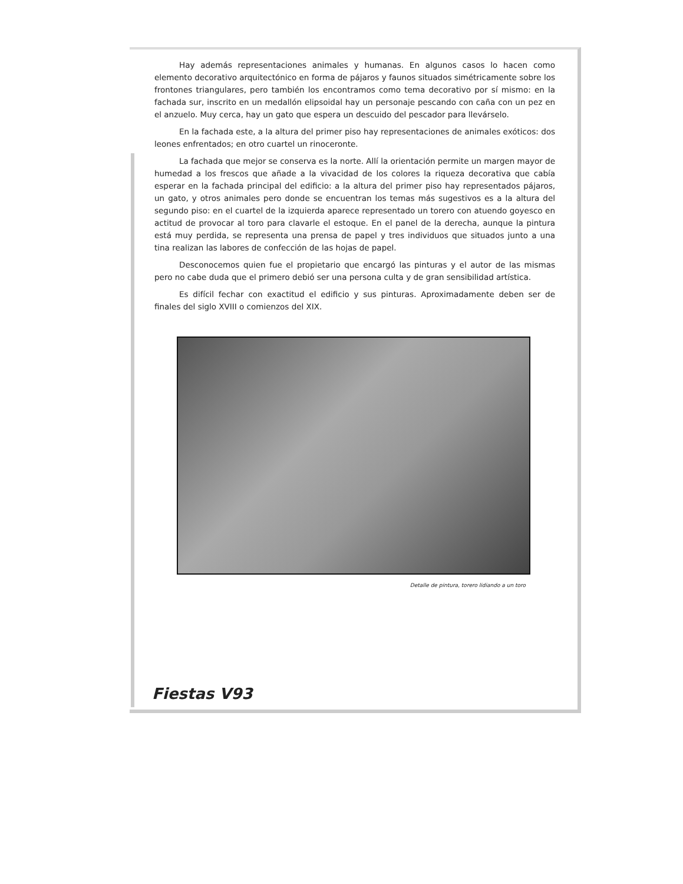Hay además representaciones animales y humanas. En algunos casos lo hacen como elemento decorativo arquitectónico en forma de pájaros y faunos situados simétricamente sobre los frontones triangulares, pero también los encontramos como tema decorativo por sí mismo: en la fachada sur, inscrito en un medallón elipsoidal hay un personaje pescando con caña con un pez en el anzuelo. Muy cerca, hay un gato que espera un descuido del pescador para llevárselo.
En la fachada este, a la altura del primer piso hay representaciones de animales exóticos: dos leones enfrentados; en otro cuartel un rinoceronte.
La fachada que mejor se conserva es la norte. Allí la orientación permite un margen mayor de humedad a los frescos que añade a la vivacidad de los colores la riqueza decorativa que cabía esperar en la fachada principal del edificio: a la altura del primer piso hay representados pájaros, un gato, y otros animales pero donde se encuentran los temas más sugestivos es a la altura del segundo piso: en el cuartel de la izquierda aparece representado un torero con atuendo goyesco en actitud de provocar al toro para clavarle el estoque. En el panel de la derecha, aunque la pintura está muy perdida, se representa una prensa de papel y tres individuos que situados junto a una tina realizan las labores de confección de las hojas de papel.
Desconocemos quien fue el propietario que encargó las pinturas y el autor de las mismas pero no cabe duda que el primero debió ser una persona culta y de gran sensibilidad artística.
Es difícil fechar con exactitud el edificio y sus pinturas. Aproximadamente deben ser de finales del siglo XVIII o comienzos del XIX.
Detalle de pintura, torero lidiando a un toro
Fiestas V93